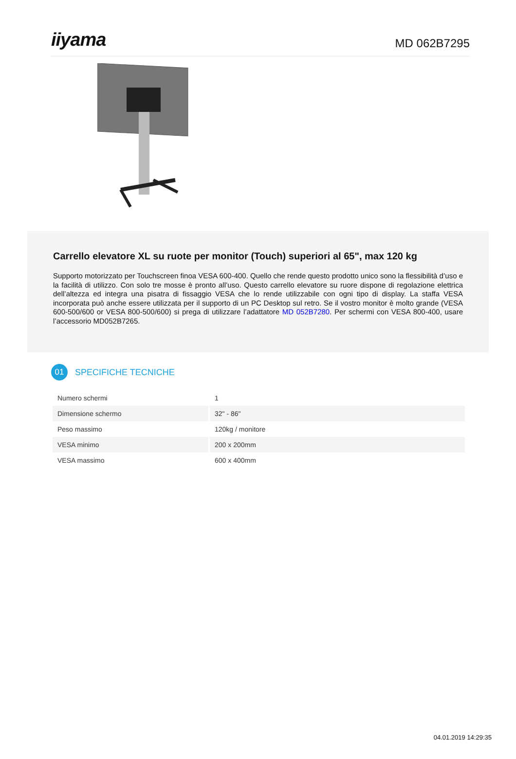iiyama
MD 062B7295
Carrello elevatore XL su ruote per monitor (Touch) superiori al 65", max 120 kg
Supporto motorizzato per Touchscreen finoa VESA 600-400. Quello che rende questo prodotto unico sono la flessibilità d’uso e la facilità di utilizzo. Con solo tre mosse è pronto all’uso. Questo carrello elevatore su ruore dispone di regolazione elettrica dell’altezza ed integra una pisatra di fissaggio VESA che lo rende utilizzabile con ogni tipo di display. La staffa VESA incorporata può anche essere utilizzata per il supporto di un PC Desktop sul retro. Se il vostro monitor è molto grande (VESA 600-500/600 or VESA 800-500/600) si prega di utilizzare l’adattatore MD 052B7280. Per schermi con VESA 800-400, usare l’accessorio MD052B7265.
01
SPECIFICHE TECNICHE
| Numero schermi | 1 |
| Dimensione schermo | 32" - 86" |
| Peso massimo | 120kg / monitore |
| VESA minimo | 200 x 200mm |
| VESA massimo | 600 x 400mm |
04.01.2019 14:29:35